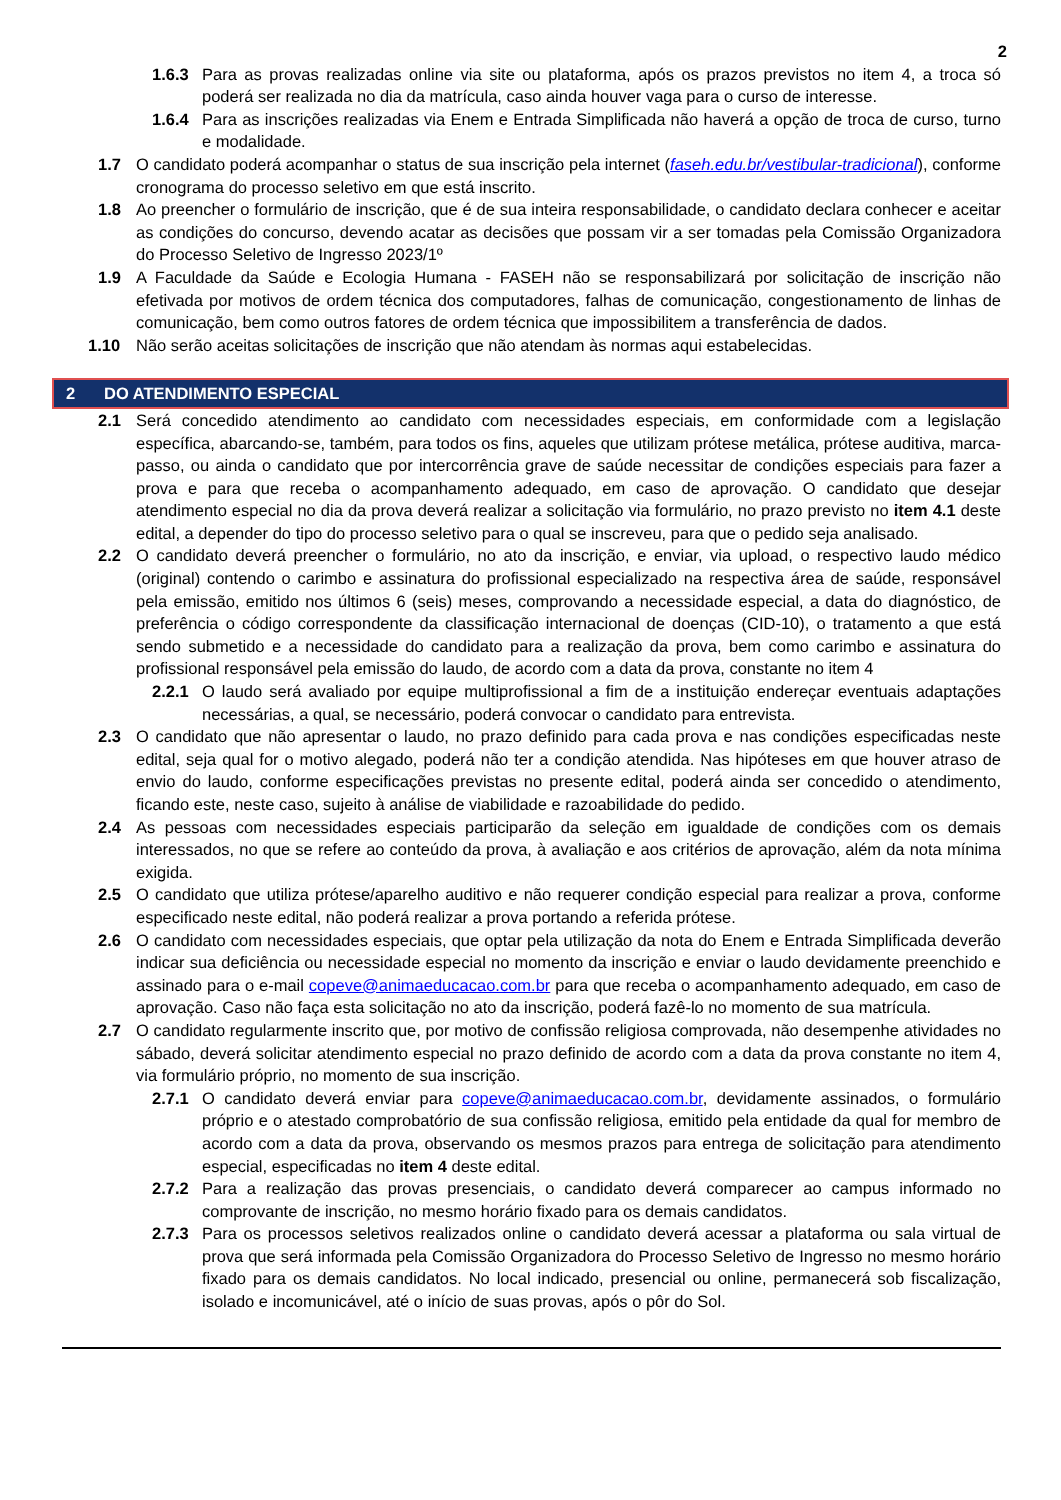2
1.6.3 Para as provas realizadas online via site ou plataforma, após os prazos previstos no item 4, a troca só poderá ser realizada no dia da matrícula, caso ainda houver vaga para o curso de interesse.
1.6.4 Para as inscrições realizadas via Enem e Entrada Simplificada não haverá a opção de troca de curso, turno e modalidade.
1.7 O candidato poderá acompanhar o status de sua inscrição pela internet (faseh.edu.br/vestibular-tradicional), conforme cronograma do processo seletivo em que está inscrito.
1.8 Ao preencher o formulário de inscrição, que é de sua inteira responsabilidade, o candidato declara conhecer e aceitar as condições do concurso, devendo acatar as decisões que possam vir a ser tomadas pela Comissão Organizadora do Processo Seletivo de Ingresso 2023/1º
1.9 A Faculdade da Saúde e Ecologia Humana - FASEH não se responsabilizará por solicitação de inscrição não efetivada por motivos de ordem técnica dos computadores, falhas de comunicação, congestionamento de linhas de comunicação, bem como outros fatores de ordem técnica que impossibilitem a transferência de dados.
1.10 Não serão aceitas solicitações de inscrição que não atendam às normas aqui estabelecidas.
2 DO ATENDIMENTO ESPECIAL
2.1 Será concedido atendimento ao candidato com necessidades especiais, em conformidade com a legislação específica, abarcando-se, também, para todos os fins, aqueles que utilizam prótese metálica, prótese auditiva, marca-passo, ou ainda o candidato que por intercorrência grave de saúde necessitar de condições especiais para fazer a prova e para que receba o acompanhamento adequado, em caso de aprovação. O candidato que desejar atendimento especial no dia da prova deverá realizar a solicitação via formulário, no prazo previsto no item 4.1 deste edital, a depender do tipo do processo seletivo para o qual se inscreveu, para que o pedido seja analisado.
2.2 O candidato deverá preencher o formulário, no ato da inscrição, e enviar, via upload, o respectivo laudo médico (original) contendo o carimbo e assinatura do profissional especializado na respectiva área de saúde, responsável pela emissão, emitido nos últimos 6 (seis) meses, comprovando a necessidade especial, a data do diagnóstico, de preferência o código correspondente da classificação internacional de doenças (CID-10), o tratamento a que está sendo submetido e a necessidade do candidato para a realização da prova, bem como carimbo e assinatura do profissional responsável pela emissão do laudo, de acordo com a data da prova, constante no item 4
2.2.1 O laudo será avaliado por equipe multiprofissional a fim de a instituição endereçar eventuais adaptações necessárias, a qual, se necessário, poderá convocar o candidato para entrevista.
2.3 O candidato que não apresentar o laudo, no prazo definido para cada prova e nas condições especificadas neste edital, seja qual for o motivo alegado, poderá não ter a condição atendida. Nas hipóteses em que houver atraso de envio do laudo, conforme especificações previstas no presente edital, poderá ainda ser concedido o atendimento, ficando este, neste caso, sujeito à análise de viabilidade e razoabilidade do pedido.
2.4 As pessoas com necessidades especiais participarão da seleção em igualdade de condições com os demais interessados, no que se refere ao conteúdo da prova, à avaliação e aos critérios de aprovação, além da nota mínima exigida.
2.5 O candidato que utiliza prótese/aparelho auditivo e não requerer condição especial para realizar a prova, conforme especificado neste edital, não poderá realizar a prova portando a referida prótese.
2.6 O candidato com necessidades especiais, que optar pela utilização da nota do Enem e Entrada Simplificada deverão indicar sua deficiência ou necessidade especial no momento da inscrição e enviar o laudo devidamente preenchido e assinado para o e-mail copeve@animaeducacao.com.br para que receba o acompanhamento adequado, em caso de aprovação. Caso não faça esta solicitação no ato da inscrição, poderá fazê-lo no momento de sua matrícula.
2.7 O candidato regularmente inscrito que, por motivo de confissão religiosa comprovada, não desempenhe atividades no sábado, deverá solicitar atendimento especial no prazo definido de acordo com a data da prova constante no item 4, via formulário próprio, no momento de sua inscrição.
2.7.1 O candidato deverá enviar para copeve@animaeducacao.com.br, devidamente assinados, o formulário próprio e o atestado comprobatório de sua confissão religiosa, emitido pela entidade da qual for membro de acordo com a data da prova, observando os mesmos prazos para entrega de solicitação para atendimento especial, especificadas no item 4 deste edital.
2.7.2 Para a realização das provas presenciais, o candidato deverá comparecer ao campus informado no comprovante de inscrição, no mesmo horário fixado para os demais candidatos.
2.7.3 Para os processos seletivos realizados online o candidato deverá acessar a plataforma ou sala virtual de prova que será informada pela Comissão Organizadora do Processo Seletivo de Ingresso no mesmo horário fixado para os demais candidatos. No local indicado, presencial ou online, permanecerá sob fiscalização, isolado e incomunicável, até o início de suas provas, após o pôr do Sol.